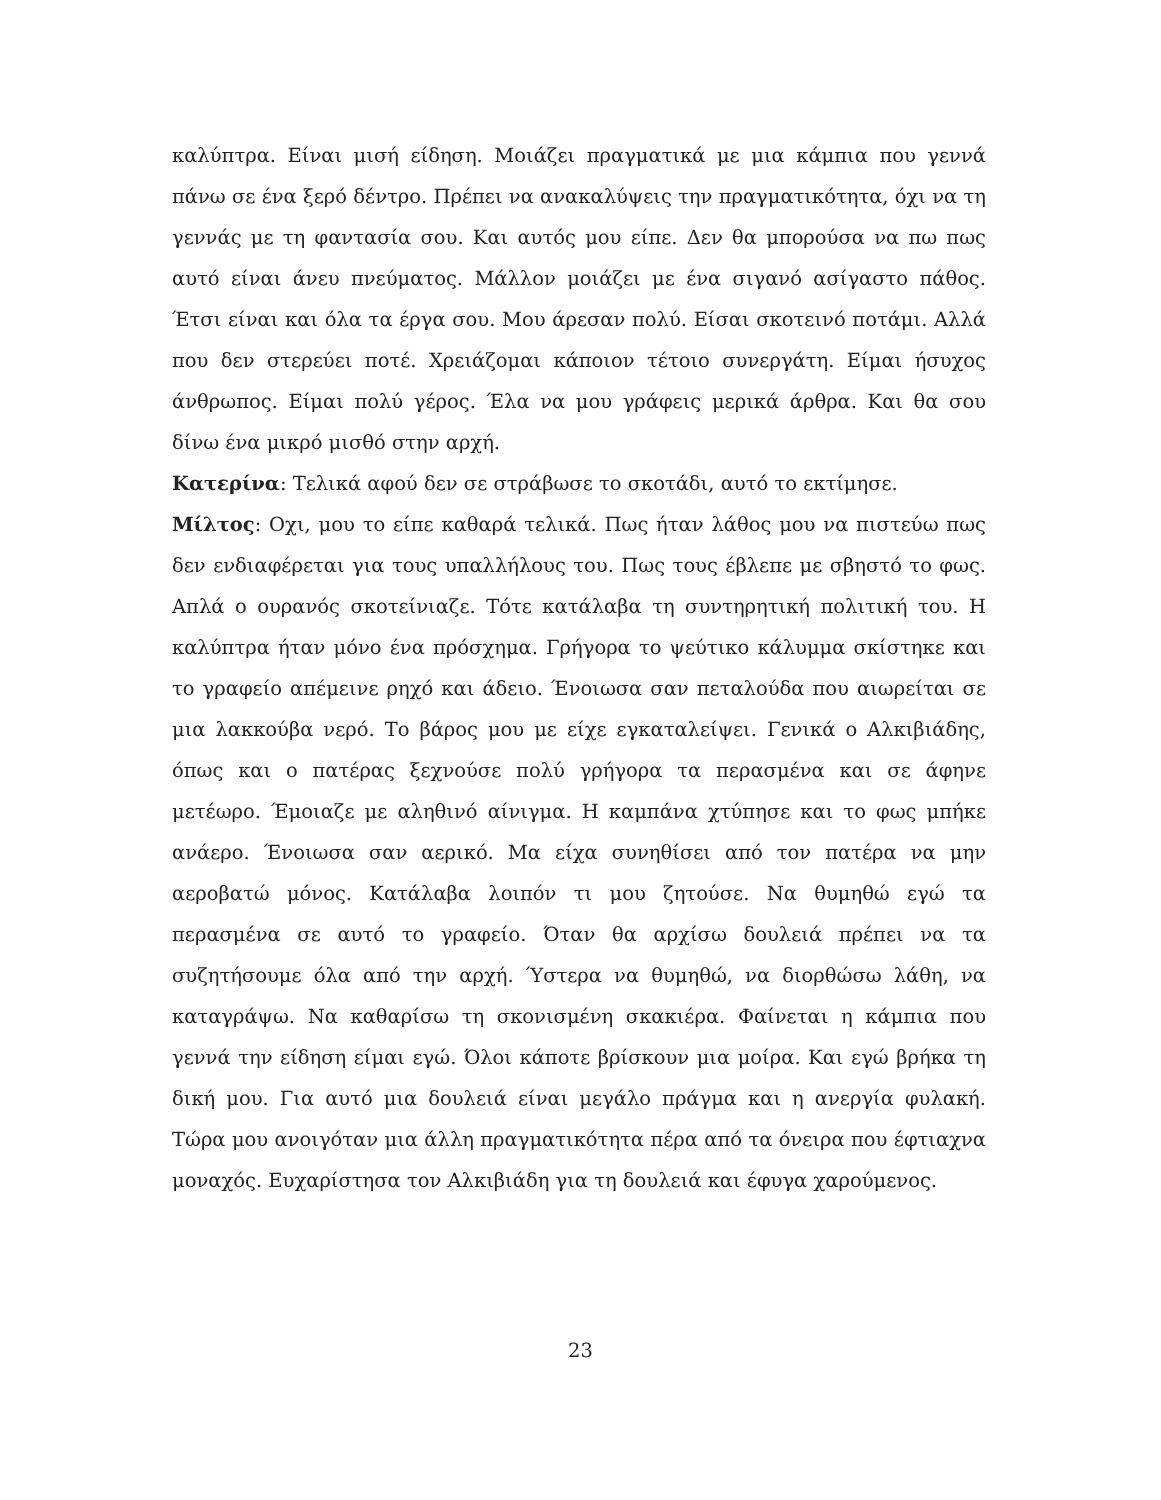καλύπτρα. Είναι μισή είδηση. Μοιάζει πραγματικά με μια κάμπια που γεννά πάνω σε ένα ξερό δέντρο. Πρέπει να ανακαλύψεις την πραγματικότητα, όχι να τη γεννάς με τη φαντασία σου. Και αυτός μου είπε. Δεν θα μπορούσα να πω πως αυτό είναι άνευ πνεύματος. Μάλλον μοιάζει με ένα σιγανό ασίγαστο πάθος. Έτσι είναι και όλα τα έργα σου. Μου άρεσαν πολύ. Είσαι σκοτεινό ποτάμι. Αλλά που δεν στερεύει ποτέ. Χρειάζομαι κάποιον τέτοιο συνεργάτη. Είμαι ήσυχος άνθρωπος. Είμαι πολύ γέρος. Έλα να μου γράφεις μερικά άρθρα. Και θα σου δίνω ένα μικρό μισθό στην αρχή.
Κατερίνα: Τελικά αφού δεν σε στράβωσε το σκοτάδι, αυτό το εκτίμησε.
Μίλτος: Οχι, μου το είπε καθαρά τελικά. Πως ήταν λάθος μου να πιστεύω πως δεν ενδιαφέρεται για τους υπαλλήλους του. Πως τους έβλεπε με σβηστό το φως. Απλά ο ουρανός σκοτείνιαζε. Τότε κατάλαβα τη συντηρητική πολιτική του. Η καλύπτρα ήταν μόνο ένα πρόσχημα. Γρήγορα το ψεύτικο κάλυμμα σκίστηκε και το γραφείο απέμεινε ρηχό και άδειο. Ένοιωσα σαν πεταλούδα που αιωρείται σε μια λακκούβα νερό. Το βάρος μου με είχε εγκαταλείψει. Γενικά ο Αλκιβιάδης, όπως και ο πατέρας ξεχνούσε πολύ γρήγορα τα περασμένα και σε άφηνε μετέωρο. Έμοιαζε με αληθινό αίνιγμα. Η καμπάνα χτύπησε και το φως μπήκε ανάερο. Ένοιωσα σαν αερικό. Μα είχα συνηθίσει από τον πατέρα να μην αεροβατώ μόνος. Κατάλαβα λοιπόν τι μου ζητούσε. Να θυμηθώ εγώ τα περασμένα σε αυτό το γραφείο. Όταν θα αρχίσω δουλειά πρέπει να τα συζητήσουμε όλα από την αρχή. Ύστερα να θυμηθώ, να διορθώσω λάθη, να καταγράψω. Να καθαρίσω τη σκονισμένη σκακιέρα. Φαίνεται η κάμπια που γεννά την είδηση είμαι εγώ. Όλοι κάποτε βρίσκουν μια μοίρα. Και εγώ βρήκα τη δική μου. Για αυτό μια δουλειά είναι μεγάλο πράγμα και η ανεργία φυλακή. Τώρα μου ανοιγόταν μια άλλη πραγματικότητα πέρα από τα όνειρα που έφτιαχνα μοναχός. Ευχαρίστησα τον Αλκιβιάδη για τη δουλειά και έφυγα χαρούμενος.
23